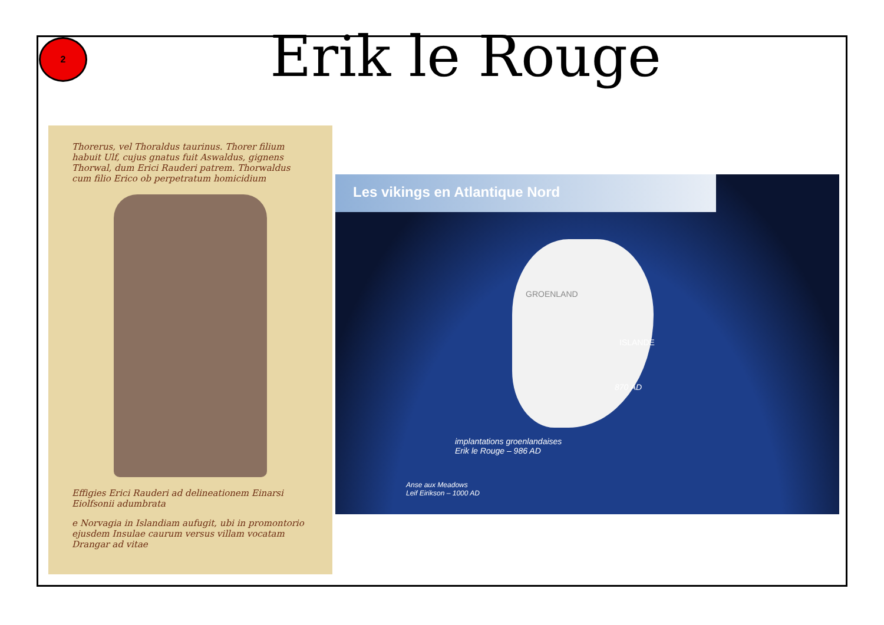2
Erik le Rouge
Thorerus, vel Thoraldus taurinus. Thorer filium habuit Ulf, cujus gnatus fuit Aswaldus, gignens Thorwal, dum Erici Rauderi patrem. Thorwaldus cum filio Erico ob perpetratum homicidium
Effigies Erici Rauderi ad delineationem Einarsi Eiolfsonii adumbrata
e Norvagia in Islandiam aufugit, ubi in promontorio ejusdem Insulae caurum versus villam vocatam Drangar ad vitae
Les vikings en Atlantique Nord
GROENLAND
ISLANDE
870 AD
implantations groenlandaises
Erik le Rouge – 986 AD
Anse aux Meadows
Leif Eirikson – 1000 AD